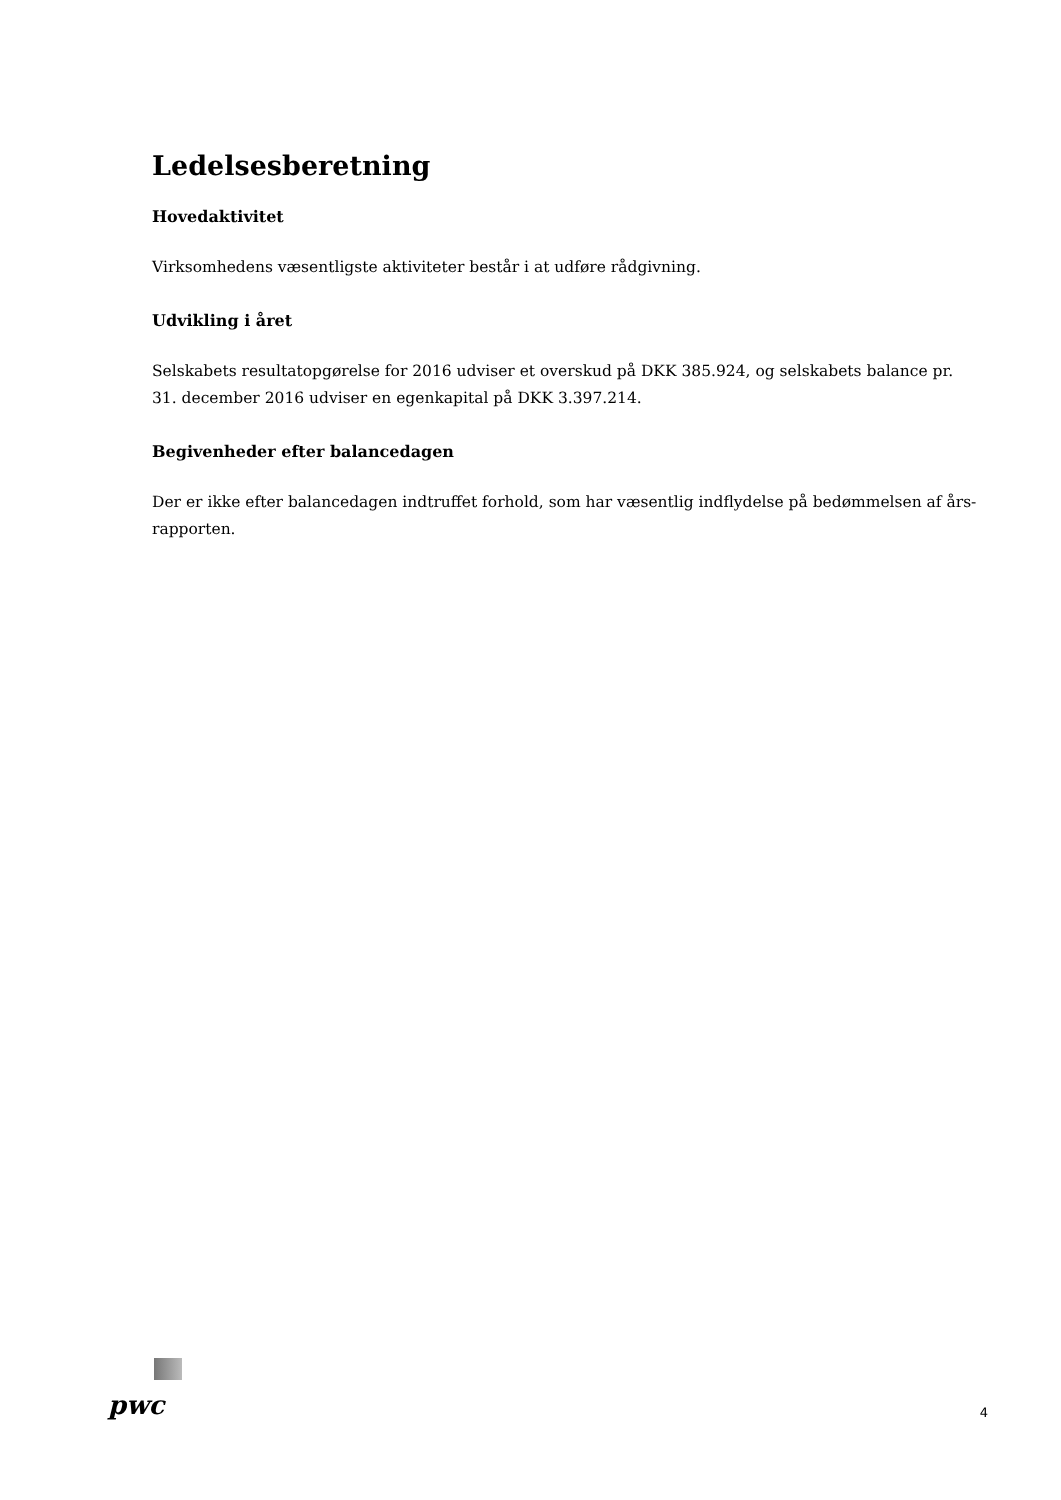Ledelsesberetning
Hovedaktivitet
Virksomhedens væsentligste aktiviteter består i at udføre rådgivning.
Udvikling i året
Selskabets resultatopgørelse for 2016 udviser et overskud på DKK 385.924, og selskabets balance pr. 31. december 2016 udviser en egenkapital på DKK 3.397.214.
Begivenheder efter balancedagen
Der er ikke efter balancedagen indtruffet forhold, som har væsentlig indflydelse på bedømmelsen af års-rapporten.
pwc
4